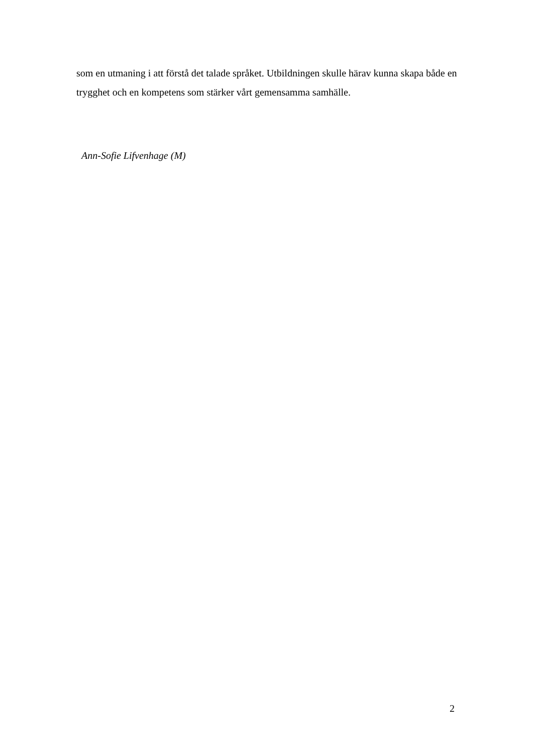som en utmaning i att förstå det talade språket. Utbildningen skulle härav kunna skapa både en trygghet och en kompetens som stärker vårt gemensamma samhälle.
Ann-Sofie Lifvenhage (M)
2